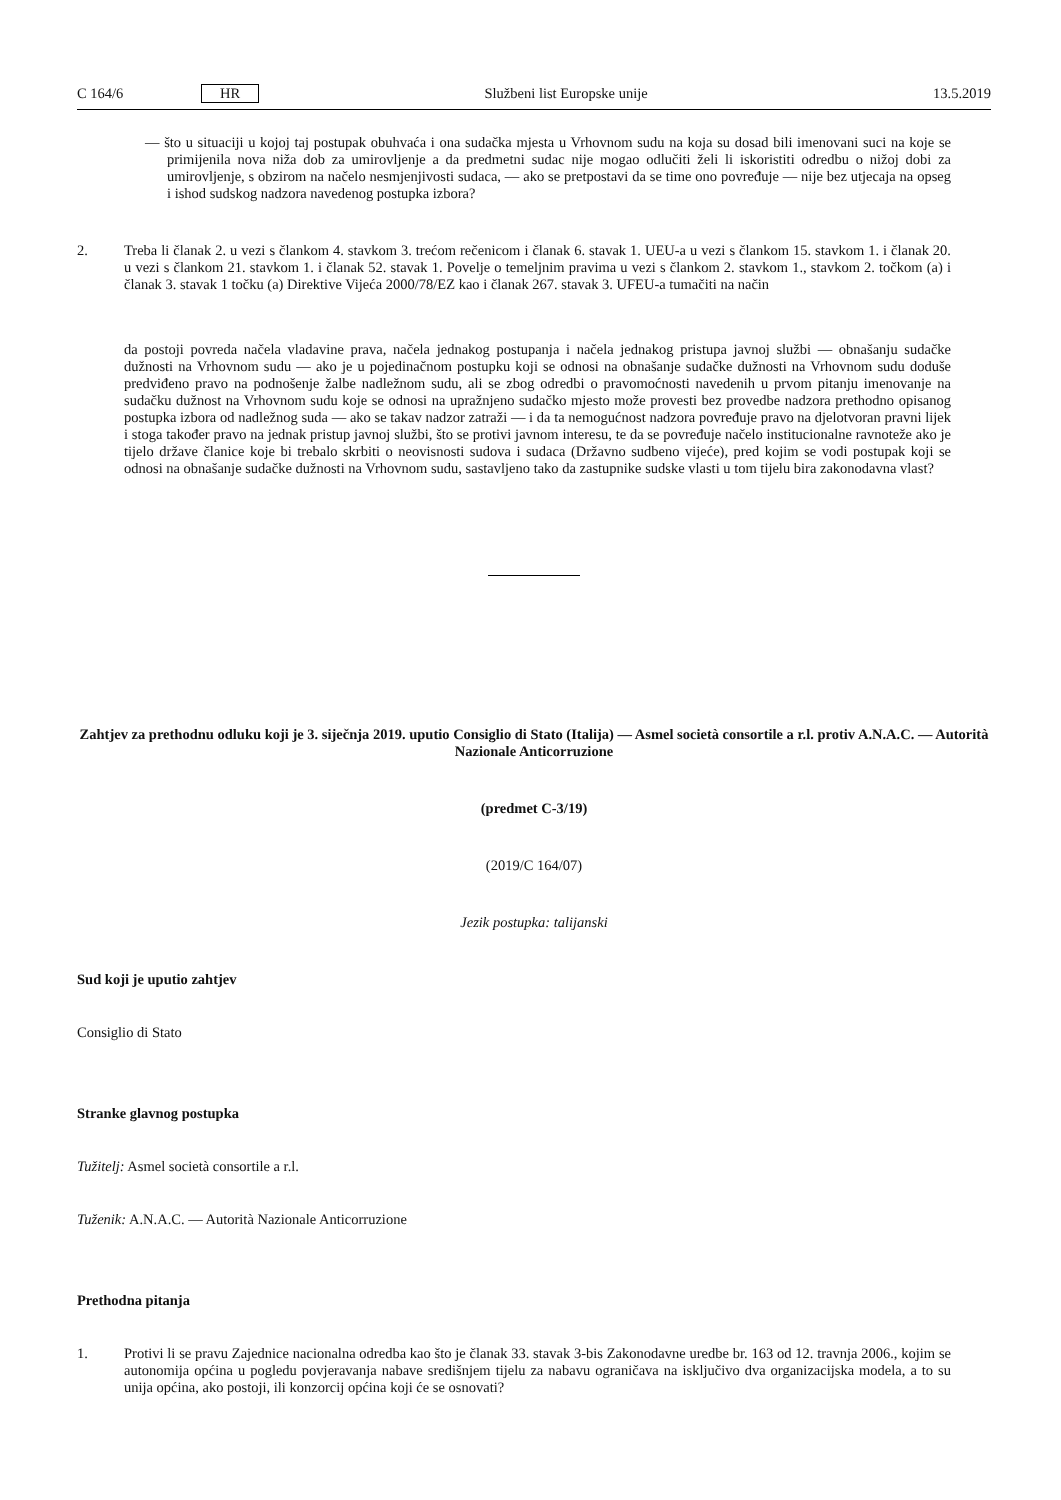C 164/6 HR Službeni list Europske unije 13.5.2019
— što u situaciji u kojoj taj postupak obuhvaća i ona sudačka mjesta u Vrhovnom sudu na koja su dosad bili imenovani suci na koje se primijenila nova niža dob za umirovljenje a da predmetni sudac nije mogao odlučiti želi li iskoristiti odredbu o nižoj dobi za umirovljenje, s obzirom na načelo nesmjenjivosti sudaca, — ako se pretpostavi da se time ono povređuje — nije bez utjecaja na opseg i ishod sudskog nadzora navedenog postupka izbora?
2.
Treba li članak 2. u vezi s člankom 4. stavkom 3. trećom rečenicom i članak 6. stavak 1. UEU-a u vezi s člankom 15. stavkom 1. i članak 20. u vezi s člankom 21. stavkom 1. i članak 52. stavak 1. Povelje o temeljnim pravima u vezi s člankom 2. stavkom 1., stavkom 2. točkom (a) i članak 3. stavak 1 točku (a) Direktive Vijeća 2000/78/EZ kao i članak 267. stavak 3. UFEU-a tumačiti na način
da postoji povreda načela vladavine prava, načela jednakog postupanja i načela jednakog pristupa javnoj službi — obnašanju sudačke dužnosti na Vrhovnom sudu — ako je u pojedinačnom postupku koji se odnosi na obnašanje sudačke dužnosti na Vrhovnom sudu doduše predviđeno pravo na podnošenje žalbe nadležnom sudu, ali se zbog odredbi o pravomoćnosti navedenih u prvom pitanju imenovanje na sudačku dužnost na Vrhovnom sudu koje se odnosi na upražnjeno sudačko mjesto može provesti bez provedbe nadzora prethodno opisanog postupka izbora od nadležnog suda — ako se takav nadzor zatraži — i da ta nemogućnost nadzora povređuje pravo na djelotvoran pravni lijek i stoga također pravo na jednak pristup javnoj službi, što se protivi javnom interesu, te da se povređuje načelo institucionalne ravnoteže ako je tijelo države članice koje bi trebalo skrbiti o neovisnosti sudova i sudaca (Državno sudbeno vijeće), pred kojim se vodi postupak koji se odnosi na obnašanje sudačke dužnosti na Vrhovnom sudu, sastavljeno tako da zastupnike sudske vlasti u tom tijelu bira zakonodavna vlast?
Zahtjev za prethodnu odluku koji je 3. siječnja 2019. uputio Consiglio di Stato (Italija) — Asmel società consortile a r.l. protiv A.N.A.C. — Autorità Nazionale Anticorruzione
(predmet C-3/19)
(2019/C 164/07)
Jezik postupka: talijanski
Sud koji je uputio zahtjev
Consiglio di Stato
Stranke glavnog postupka
Tužitelj: Asmel società consortile a r.l.
Tuženik: A.N.A.C. — Autorità Nazionale Anticorruzione
Prethodna pitanja
1.
Protivi li se pravu Zajednice nacionalna odredba kao što je članak 33. stavak 3-bis Zakonodavne uredbe br. 163 od 12. travnja 2006., kojim se autonomija općina u pogledu povjeravanja nabave središnjem tijelu za nabavu ograničava na isključivo dva organizacijska modela, a to su unija općina, ako postoji, ili konzorcij općina koji će se osnovati?